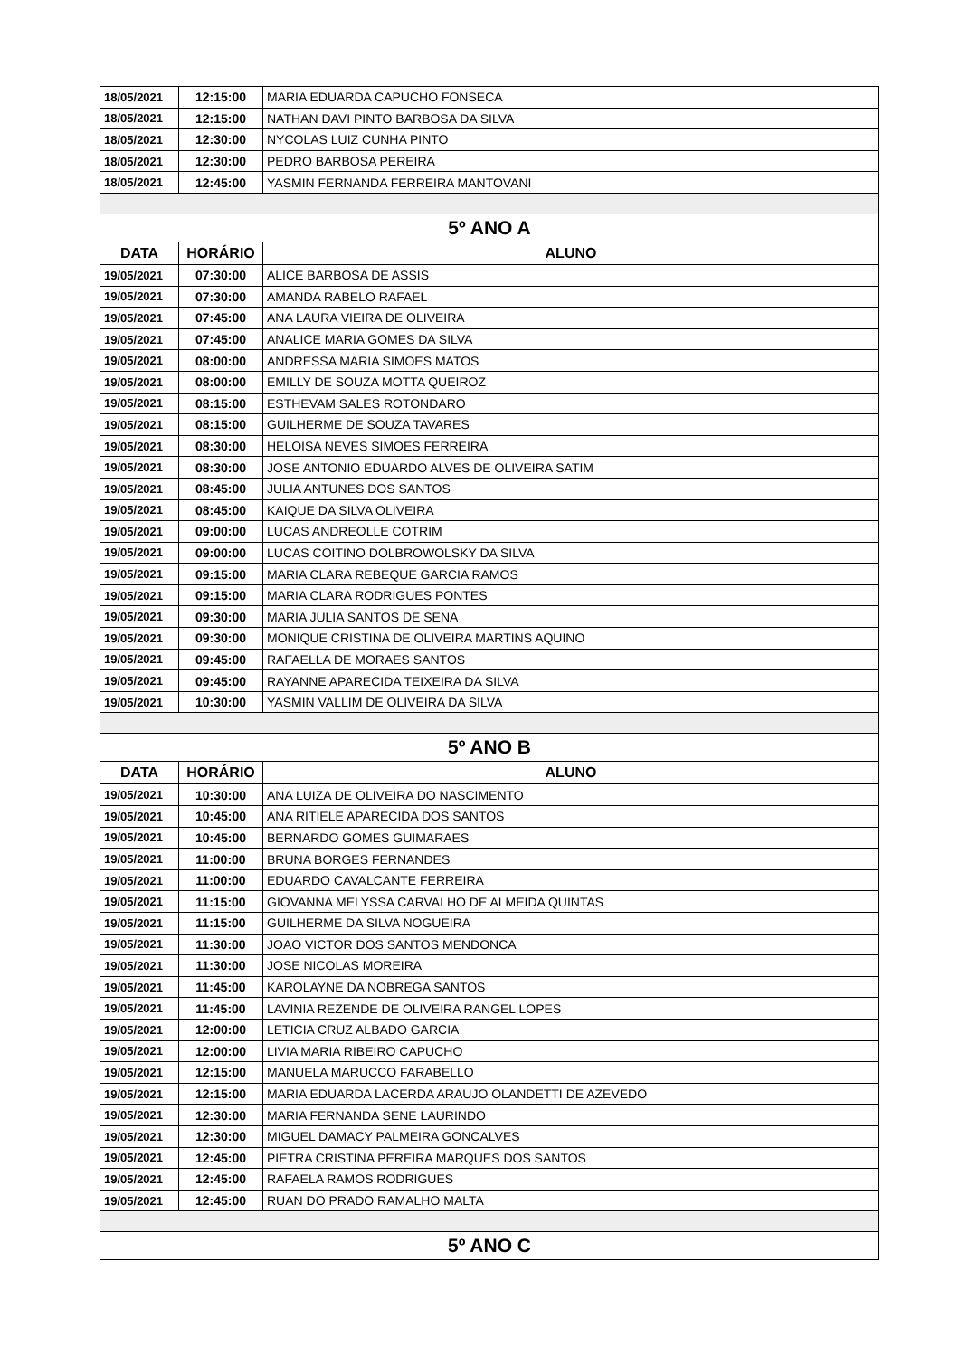| 18/05/2021 | 12:15:00 | MARIA EDUARDA CAPUCHO FONSECA |
| 18/05/2021 | 12:15:00 | NATHAN DAVI PINTO BARBOSA DA SILVA |
| 18/05/2021 | 12:30:00 | NYCOLAS LUIZ CUNHA PINTO |
| 18/05/2021 | 12:30:00 | PEDRO BARBOSA PEREIRA |
| 18/05/2021 | 12:45:00 | YASMIN FERNANDA FERREIRA MANTOVANI |
| 5º ANO A | | |
| DATA | HORÁRIO | ALUNO |
| 19/05/2021 | 07:30:00 | ALICE BARBOSA DE ASSIS |
| 19/05/2021 | 07:30:00 | AMANDA RABELO RAFAEL |
| 19/05/2021 | 07:45:00 | ANA LAURA VIEIRA DE OLIVEIRA |
| 19/05/2021 | 07:45:00 | ANALICE MARIA GOMES DA SILVA |
| 19/05/2021 | 08:00:00 | ANDRESSA MARIA SIMOES MATOS |
| 19/05/2021 | 08:00:00 | EMILLY DE SOUZA MOTTA QUEIROZ |
| 19/05/2021 | 08:15:00 | ESTHEVAM SALES ROTONDARO |
| 19/05/2021 | 08:15:00 | GUILHERME DE SOUZA TAVARES |
| 19/05/2021 | 08:30:00 | HELOISA NEVES SIMOES FERREIRA |
| 19/05/2021 | 08:30:00 | JOSE ANTONIO EDUARDO ALVES DE OLIVEIRA SATIM |
| 19/05/2021 | 08:45:00 | JULIA ANTUNES DOS SANTOS |
| 19/05/2021 | 08:45:00 | KAIQUE DA SILVA OLIVEIRA |
| 19/05/2021 | 09:00:00 | LUCAS ANDREOLLE COTRIM |
| 19/05/2021 | 09:00:00 | LUCAS COITINO DOLBROWOLSKY DA SILVA |
| 19/05/2021 | 09:15:00 | MARIA CLARA REBEQUE GARCIA RAMOS |
| 19/05/2021 | 09:15:00 | MARIA CLARA RODRIGUES PONTES |
| 19/05/2021 | 09:30:00 | MARIA JULIA SANTOS DE SENA |
| 19/05/2021 | 09:30:00 | MONIQUE CRISTINA DE OLIVEIRA MARTINS AQUINO |
| 19/05/2021 | 09:45:00 | RAFAELLA DE MORAES SANTOS |
| 19/05/2021 | 09:45:00 | RAYANNE APARECIDA TEIXEIRA DA SILVA |
| 19/05/2021 | 10:30:00 | YASMIN VALLIM DE OLIVEIRA DA SILVA |
| 5º ANO B | | |
| DATA | HORÁRIO | ALUNO |
| 19/05/2021 | 10:30:00 | ANA LUIZA DE OLIVEIRA DO NASCIMENTO |
| 19/05/2021 | 10:45:00 | ANA RITIELE APARECIDA DOS SANTOS |
| 19/05/2021 | 10:45:00 | BERNARDO GOMES GUIMARAES |
| 19/05/2021 | 11:00:00 | BRUNA BORGES FERNANDES |
| 19/05/2021 | 11:00:00 | EDUARDO CAVALCANTE FERREIRA |
| 19/05/2021 | 11:15:00 | GIOVANNA MELYSSA CARVALHO DE ALMEIDA QUINTAS |
| 19/05/2021 | 11:15:00 | GUILHERME DA SILVA NOGUEIRA |
| 19/05/2021 | 11:30:00 | JOAO VICTOR DOS SANTOS MENDONCA |
| 19/05/2021 | 11:30:00 | JOSE NICOLAS MOREIRA |
| 19/05/2021 | 11:45:00 | KAROLAYNE DA NOBREGA SANTOS |
| 19/05/2021 | 11:45:00 | LAVINIA REZENDE DE OLIVEIRA RANGEL LOPES |
| 19/05/2021 | 12:00:00 | LETICIA CRUZ ALBADO GARCIA |
| 19/05/2021 | 12:00:00 | LIVIA MARIA RIBEIRO CAPUCHO |
| 19/05/2021 | 12:15:00 | MANUELA MARUCCO FARABELLO |
| 19/05/2021 | 12:15:00 | MARIA EDUARDA LACERDA ARAUJO OLANDETTI DE AZEVEDO |
| 19/05/2021 | 12:30:00 | MARIA FERNANDA SENE LAURINDO |
| 19/05/2021 | 12:30:00 | MIGUEL DAMACY PALMEIRA GONCALVES |
| 19/05/2021 | 12:45:00 | PIETRA CRISTINA PEREIRA MARQUES DOS SANTOS |
| 19/05/2021 | 12:45:00 | RAFAELA RAMOS RODRIGUES |
| 19/05/2021 | 12:45:00 | RUAN DO PRADO RAMALHO MALTA |
| 5º ANO C | | |